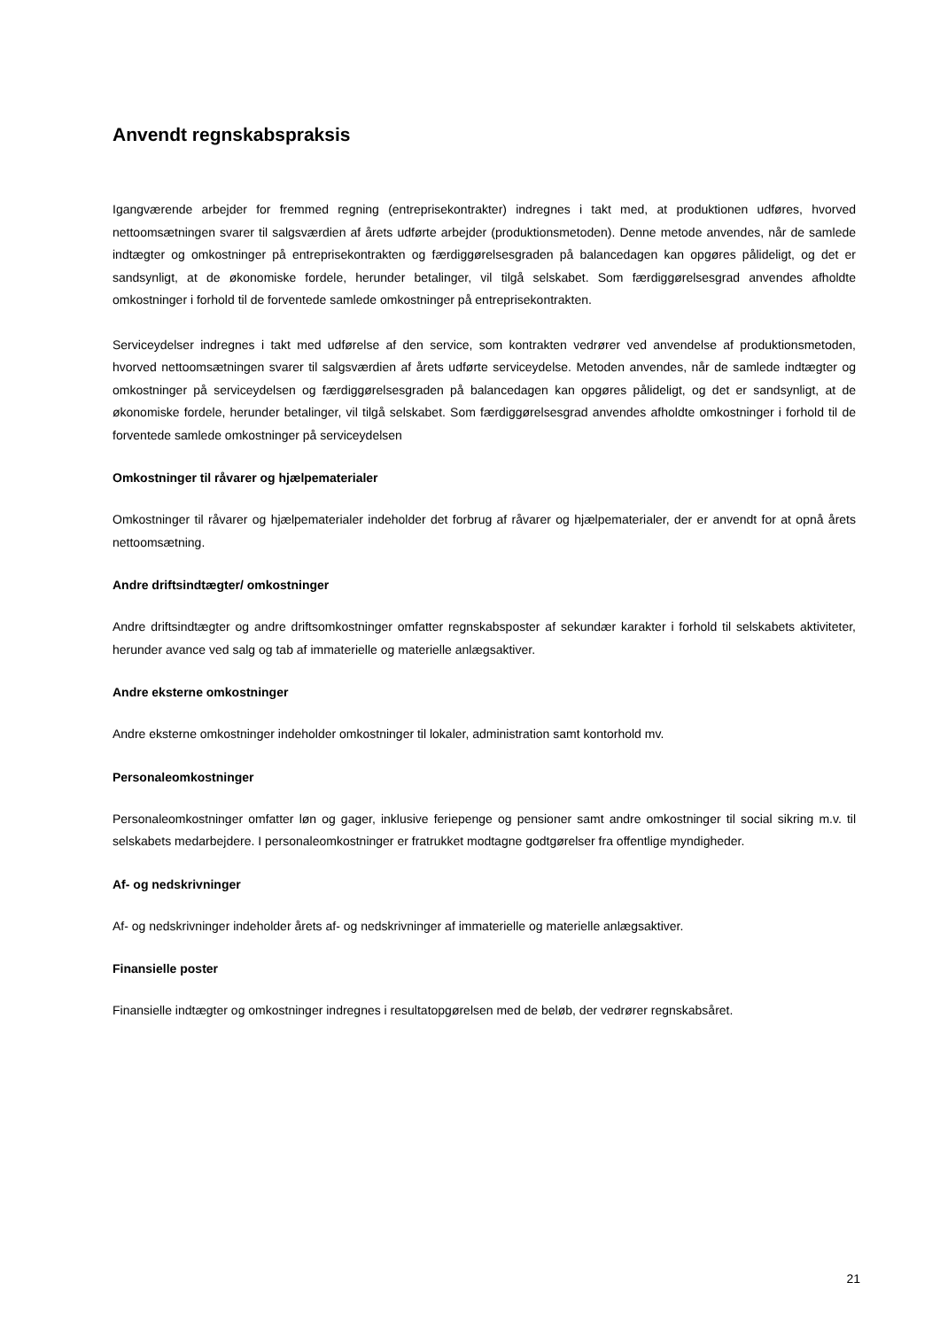Anvendt regnskabspraksis
Igangværende arbejder for fremmed regning (entreprisekontrakter) indregnes i takt med, at produktionen udføres, hvorved nettoomsætningen svarer til salgsværdien af årets udførte arbejder (produktionsmetoden). Denne metode anvendes, når de samlede indtægter og omkostninger på entreprisekontrakten og færdiggørelsesgraden på balancedagen kan opgøres pålideligt, og det er sandsynligt, at de økonomiske fordele, herunder betalinger, vil tilgå selskabet. Som færdiggørelsesgrad anvendes afholdte omkostninger i forhold til de forventede samlede omkostninger på entreprisekontrakten.
Serviceydelser indregnes i takt med udførelse af den service, som kontrakten vedrører ved anvendelse af produktionsmetoden, hvorved nettoomsætningen svarer til salgsværdien af årets udførte serviceydelse. Metoden anvendes, når de samlede indtægter og omkostninger på serviceydelsen og færdiggørelsesgraden på balancedagen kan opgøres pålideligt, og det er sandsynligt, at de økonomiske fordele, herunder betalinger, vil tilgå selskabet. Som færdiggørelsesgrad anvendes afholdte omkostninger i forhold til de forventede samlede omkostninger på serviceydelsen
Omkostninger til råvarer og hjælpematerialer
Omkostninger til råvarer og hjælpematerialer indeholder det forbrug af råvarer og hjælpematerialer, der er anvendt for at opnå årets nettoomsætning.
Andre driftsindtægter/ omkostninger
Andre driftsindtægter og andre driftsomkostninger omfatter regnskabsposter af sekundær karakter i forhold til selskabets aktiviteter, herunder avance ved salg og tab af immaterielle og materielle anlægsaktiver.
Andre eksterne omkostninger
Andre eksterne omkostninger indeholder omkostninger til lokaler, administration samt kontorhold mv.
Personaleomkostninger
Personaleomkostninger omfatter løn og gager, inklusive feriepenge og pensioner samt andre omkostninger til social sikring m.v. til selskabets medarbejdere. I personaleomkostninger er fratrukket modtagne godtgørelser fra offentlige myndigheder.
Af- og nedskrivninger
Af- og nedskrivninger indeholder årets af- og nedskrivninger af immaterielle og materielle anlægsaktiver.
Finansielle poster
Finansielle indtægter og omkostninger indregnes i resultatopgørelsen med de beløb, der vedrører regnskabsåret.
21